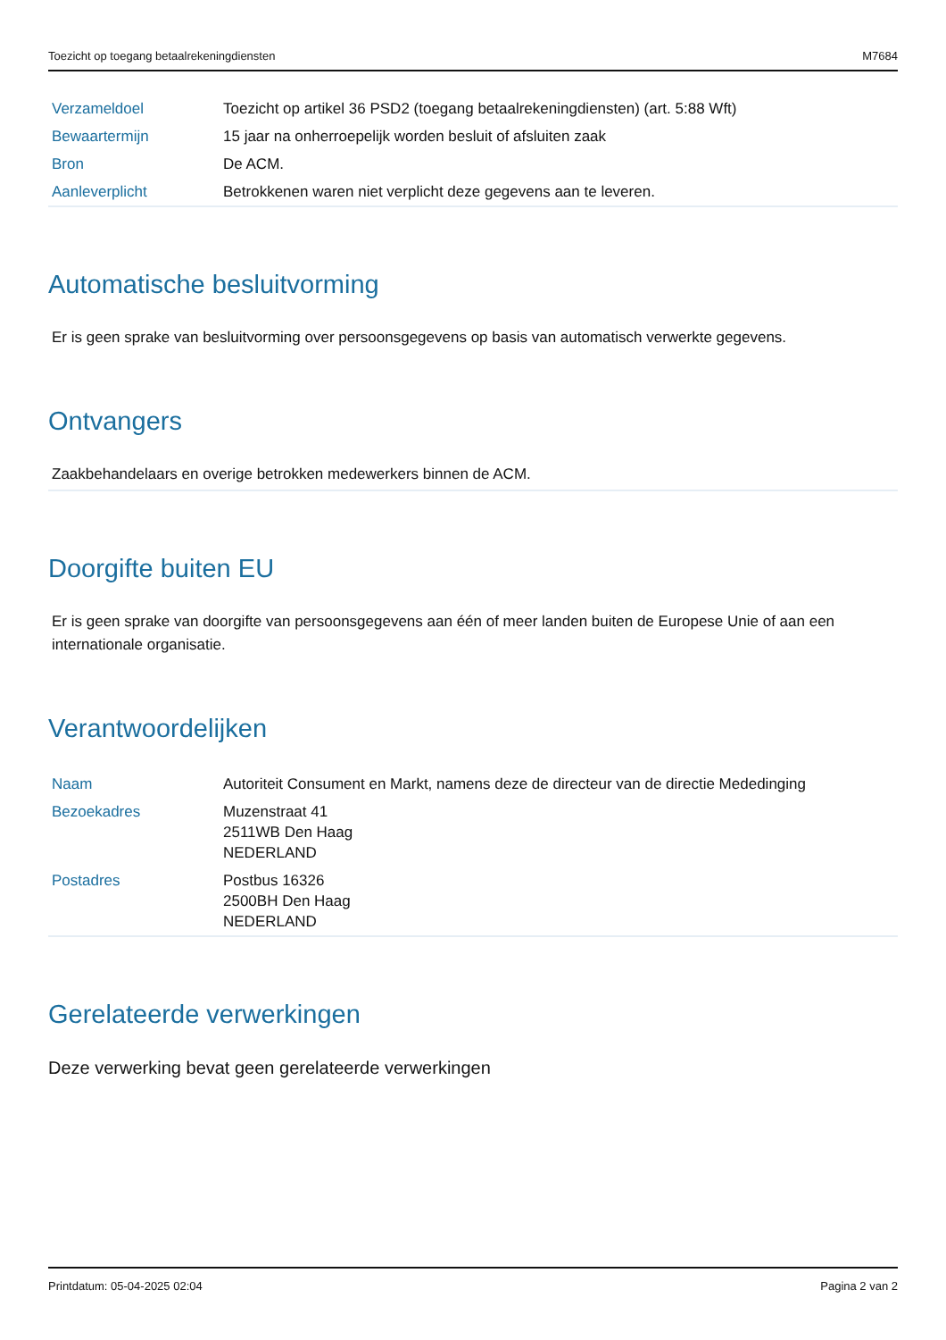Toezicht op toegang betaalrekeningdiensten M7684
| Verzameldoel | Toezicht op artikel 36 PSD2 (toegang betaalrekeningdiensten) (art. 5:88 Wft) |
| Bewaartermijn | 15 jaar na onherroepelijk worden besluit of afsluiten zaak |
| Bron | De ACM. |
| Aanleverplicht | Betrokkenen waren niet verplicht deze gegevens aan te leveren. |
Automatische besluitvorming
Er is geen sprake van besluitvorming over persoonsgegevens op basis van automatisch verwerkte gegevens.
Ontvangers
Zaakbehandelaars en overige betrokken medewerkers binnen de ACM.
Doorgifte buiten EU
Er is geen sprake van doorgifte van persoonsgegevens aan één of meer landen buiten de Europese Unie of aan een internationale organisatie.
Verantwoordelijken
| Naam | Autoriteit Consument en Markt, namens deze de directeur van de directie Mededinging |
| Bezoekadres | Muzenstraat 41 2511WB Den Haag NEDERLAND |
| Postadres | Postbus 16326 2500BH Den Haag NEDERLAND |
Gerelateerde verwerkingen
Deze verwerking bevat geen gerelateerde verwerkingen
Printdatum: 05-04-2025 02:04 Pagina 2 van 2